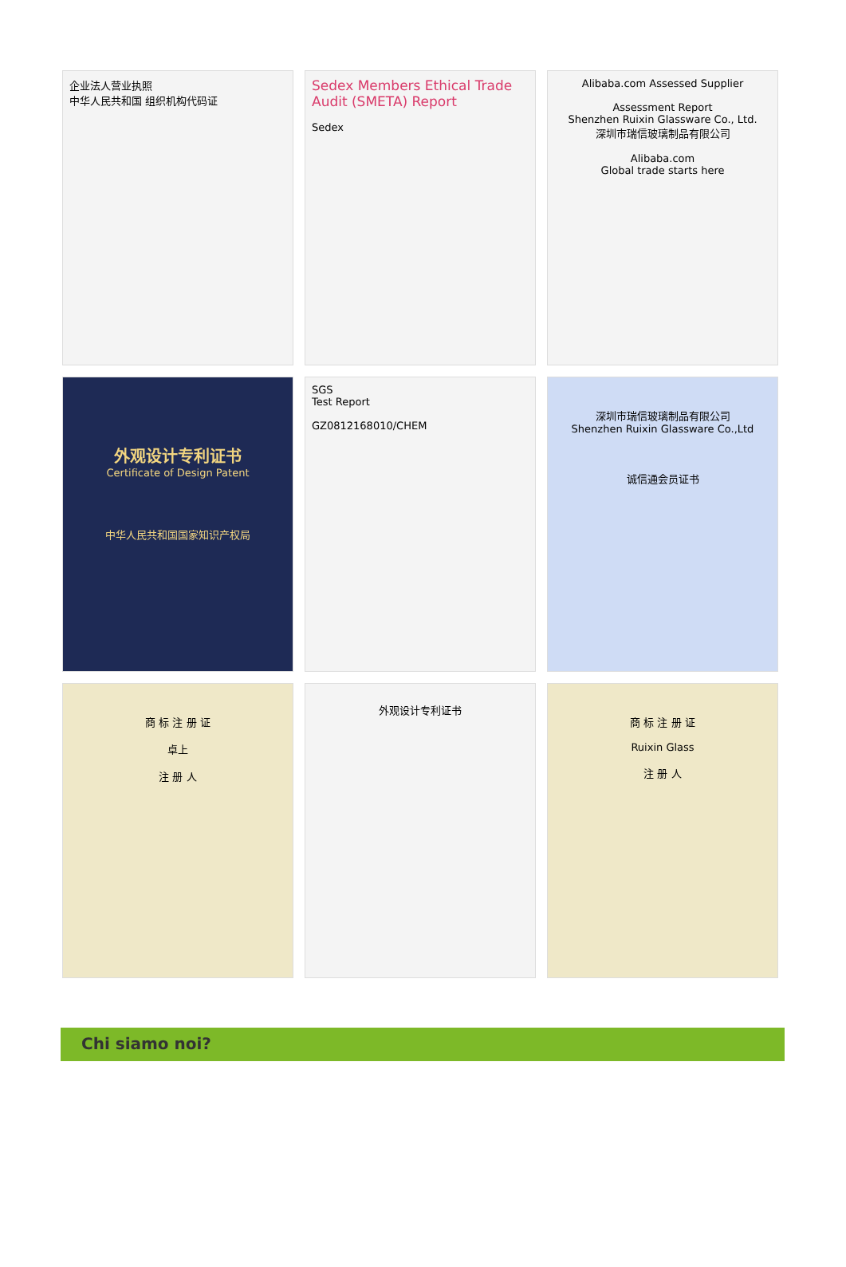企业法人营业执照
中华人民共和国 组织机构代码证
Sedex Members Ethical Trade Audit (SMETA) Report
Sedex
Alibaba.com Assessed Supplier
Assessment Report
Shenzhen Ruixin Glassware Co., Ltd.
深圳市瑞信玻璃制品有限公司
Alibaba.com
Global trade starts here
外观设计专利证书
Certificate of Design Patent
中华人民共和国国家知识产权局
SGS
Test Report
GZ0812168010/CHEM
深圳市瑞信玻璃制品有限公司
Shenzhen Ruixin Glassware Co.,Ltd
诚信通会员证书
商 标 注 册 证
卓上
注 册 人
外观设计专利证书
商 标 注 册 证
Ruixin Glass
注 册 人
Chi siamo noi?